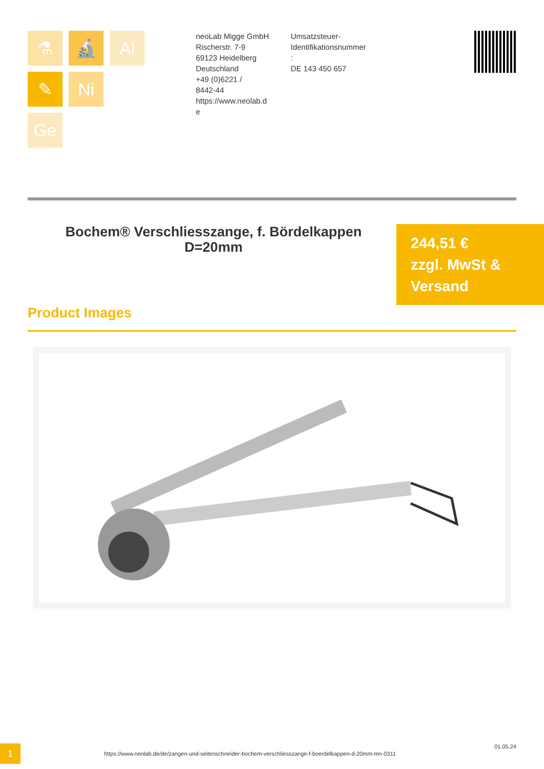⚗
🔬
Al
✎
Ni
Ge
neoLab Migge GmbH
Rischerstr. 7-9
69123 Heidelberg
Deutschland
+49 (0)6221 /
8442-44
https://www.neolab.d
e
Umsatzsteuer-
Identifikationsnummer
:
DE 143 450 657
Bochem® Verschliesszange, f. Bördelkappen D=20mm
244,51 €
zzgl. MwSt &
Versand
Product Images
1
https://www.neolab.de/de/zangen-und-seitenschneider-bochem-verschliesszange-f-boerdelkappen-d-20mm-mn-0311
01.05.24